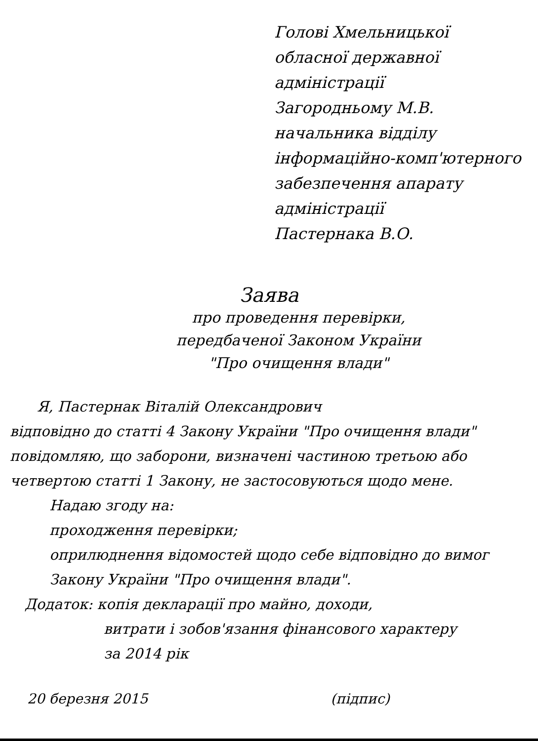Голові Хмельницької
обласної державної
адміністрації
Загородньому М.В.
начальника відділу
інформаційно-комп'ютерного
забезпечення апарату
адміністрації
Пастернака В.О.
Заява
про проведення перевірки,
передбаченої Законом України
"Про очищення влади"
Я, Пастернак Віталій Олександрович
відповідно до статті 4 Закону України "Про очищення влади" повідомляю, що заборони, визначені частиною третьою або четвертою статті 1 Закону, не застосовуються щодо мене.
Надаю згоду на:
проходження перевірки;
оприлюднення відомостей щодо себе відповідно до вимог Закону України "Про очищення влади".
Додаток: копія декларації про майно, доходи,
витрати і зобов'язання фінансового характеру
за 2014 рік
20 березня 2015 (підпис)